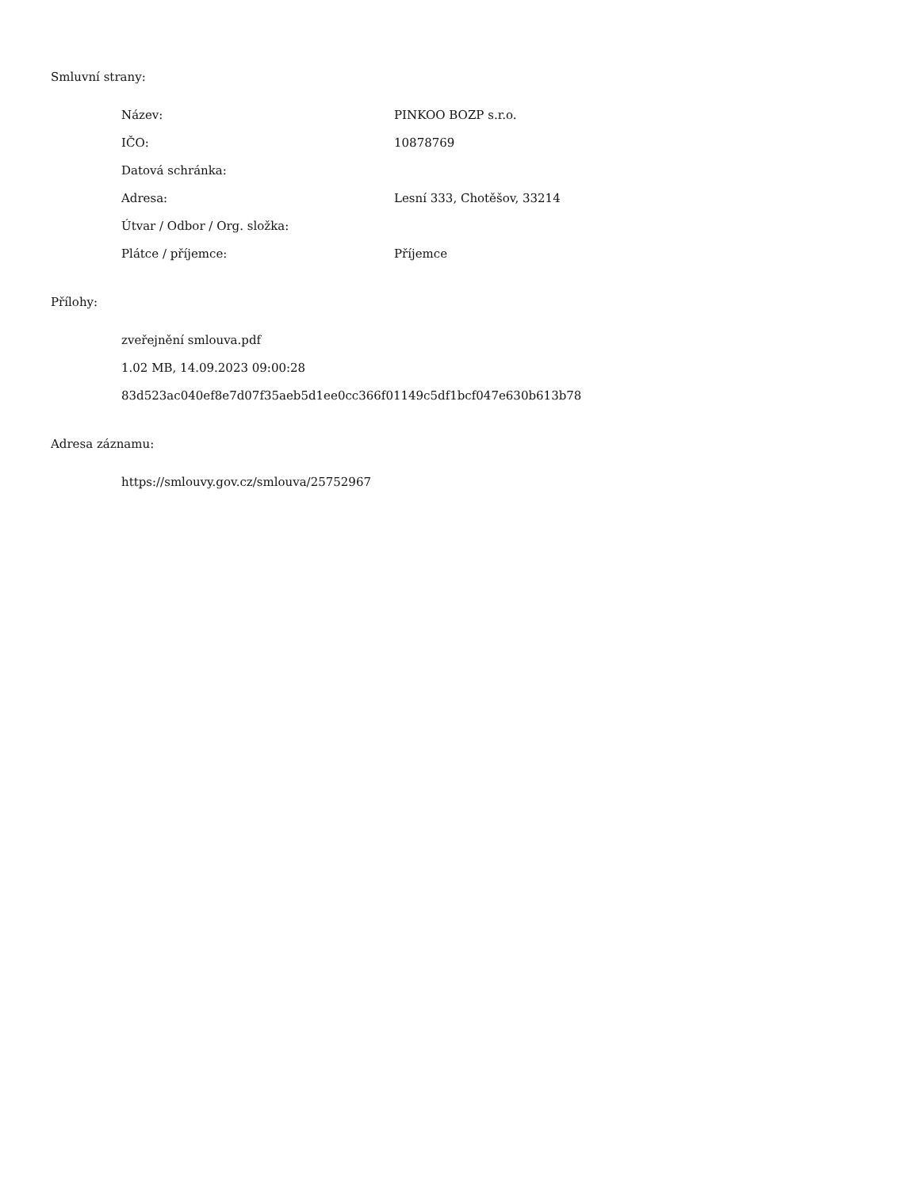Smluvní strany:
| Název: | PINKOO BOZP s.r.o. |
| IČO: | 10878769 |
| Datová schránka: | |
| Adresa: | Lesní 333, Chotěšov, 33214 |
| Útvar / Odbor / Org. složka: | |
| Plátce / příjemce: | Příjemce |
Přílohy:
zveřejnění smlouva.pdf
1.02 MB, 14.09.2023 09:00:28
83d523ac040ef8e7d07f35aeb5d1ee0cc366f01149c5df1bcf047e630b613b78
Adresa záznamu:
https://smlouvy.gov.cz/smlouva/25752967